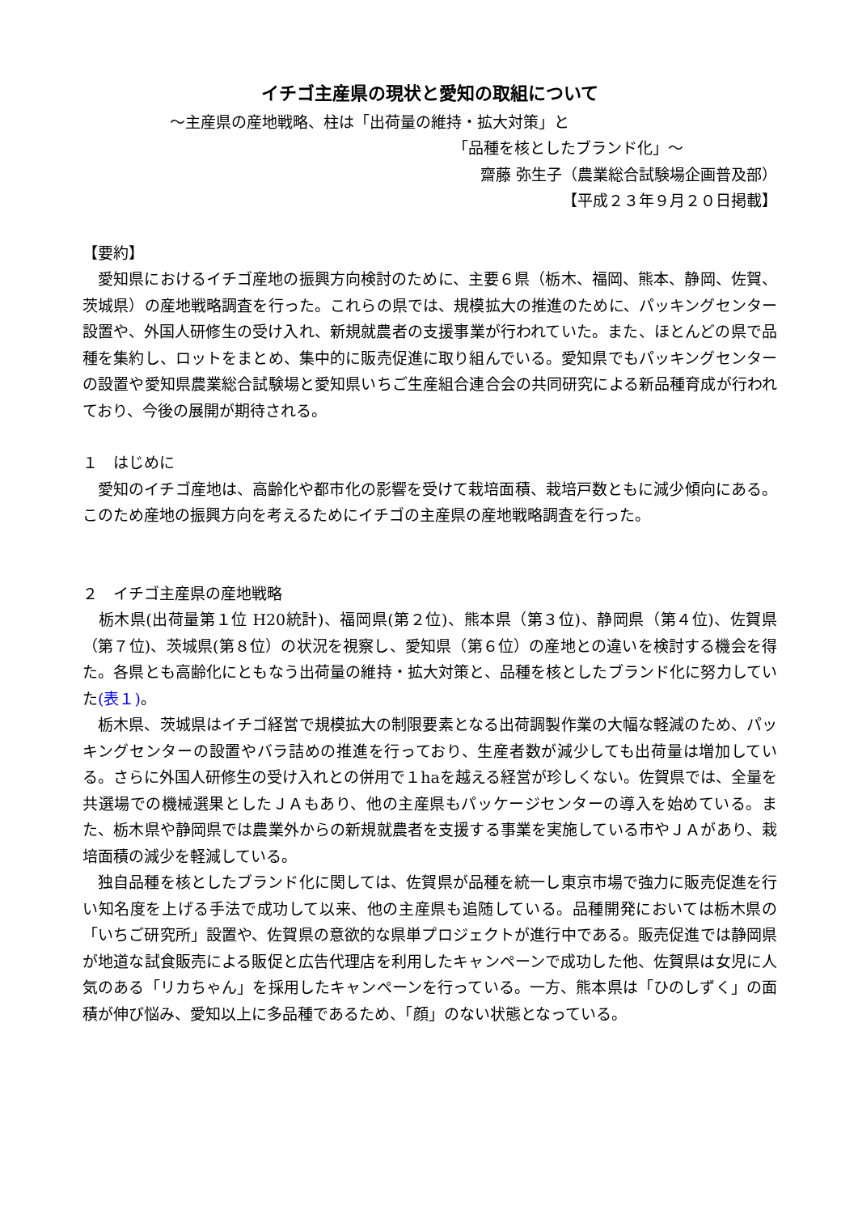イチゴ主産県の現状と愛知の取組について
～主産県の産地戦略、柱は「出荷量の維持・拡大対策」と
「品種を核としたブランド化」～
齋藤 弥生子（農業総合試験場企画普及部）
【平成２３年９月２０日掲載】
【要約】
　愛知県におけるイチゴ産地の振興方向検討のために、主要６県（栃木、福岡、熊本、静岡、佐賀、茨城県）の産地戦略調査を行った。これらの県では、規模拡大の推進のために、パッキングセンター設置や、外国人研修生の受け入れ、新規就農者の支援事業が行われていた。また、ほとんどの県で品種を集約し、ロットをまとめ、集中的に販売促進に取り組んでいる。愛知県でもパッキングセンターの設置や愛知県農業総合試験場と愛知県いちご生産組合連合会の共同研究による新品種育成が行われており、今後の展開が期待される。
１　はじめに
　愛知のイチゴ産地は、高齢化や都市化の影響を受けて栽培面積、栽培戸数ともに減少傾向にある。このため産地の振興方向を考えるためにイチゴの主産県の産地戦略調査を行った。
２　イチゴ主産県の産地戦略
　栃木県(出荷量第１位 H20統計)、福岡県(第２位)、熊本県（第３位)、静岡県（第４位)、佐賀県（第７位)、茨城県(第８位）の状況を視察し、愛知県（第６位）の産地との違いを検討する機会を得た。各県とも高齢化にともなう出荷量の維持・拡大対策と、品種を核としたブランド化に努力していた(表１)。
　栃木県、茨城県はイチゴ経営で規模拡大の制限要素となる出荷調製作業の大幅な軽減のため、パッキングセンターの設置やバラ詰めの推進を行っており、生産者数が減少しても出荷量は増加している。さらに外国人研修生の受け入れとの併用で１haを越える経営が珍しくない。佐賀県では、全量を共選場での機械選果としたＪＡもあり、他の主産県もパッケージセンターの導入を始めている。また、栃木県や静岡県では農業外からの新規就農者を支援する事業を実施している市やＪＡがあり、栽培面積の減少を軽減している。
　独自品種を核としたブランド化に関しては、佐賀県が品種を統一し東京市場で強力に販売促進を行い知名度を上げる手法で成功して以来、他の主産県も追随している。品種開発においては栃木県の「いちご研究所」設置や、佐賀県の意欲的な県単プロジェクトが進行中である。販売促進では静岡県が地道な試食販売による販促と広告代理店を利用したキャンペーンで成功した他、佐賀県は女児に人気のある「リカちゃん」を採用したキャンペーンを行っている。一方、熊本県は「ひのしずく」の面積が伸び悩み、愛知以上に多品種であるため、「顔」のない状態となっている。